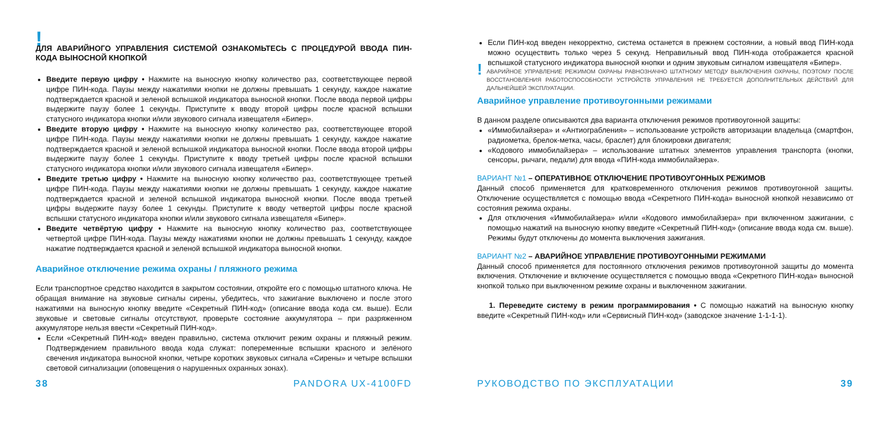!
ДЛЯ АВАРИЙНОГО УПРАВЛЕНИЯ СИСТЕМОЙ ОЗНАКОМЬТЕСЬ С ПРОЦЕДУРОЙ ВВОДА ПИН-КОДА ВЫНОСНОЙ КНОПКОЙ
Введите первую цифру • Нажмите на выносную кнопку количество раз, соответствующее первой цифре ПИН-кода. Паузы между нажатиями кнопки не должны превышать 1 секунду, каждое нажатие подтверждается красной и зеленой вспышкой индикатора выносной кнопки. После ввода первой цифры выдержите паузу более 1 секунды. Приступите к вводу второй цифры после красной вспышки статусного индикатора кнопки и/или звукового сигнала извещателя «Бипер».
Введите вторую цифру • Нажмите на выносную кнопку количество раз, соответствующее второй цифре ПИН-кода. Паузы между нажатиями кнопки не должны превышать 1 секунду, каждое нажатие подтверждается красной и зеленой вспышкой индикатора выносной кнопки. После ввода второй цифры выдержите паузу более 1 секунды. Приступите к вводу третьей цифры после красной вспышки статусного индикатора кнопки и/или звукового сигнала извещателя «Бипер».
Введите третью цифру • Нажмите на выносную кнопку количество раз, соответствующее третьей цифре ПИН-кода. Паузы между нажатиями кнопки не должны превышать 1 секунду, каждое нажатие подтверждается красной и зеленой вспышкой индикатора выносной кнопки. После ввода третьей цифры выдержите паузу более 1 секунды. Приступите к вводу четвертой цифры после красной вспышки статусного индикатора кнопки и/или звукового сигнала извещателя «Бипер».
Введите четвёртую цифру • Нажмите на выносную кнопку количество раз, соответствующее четвертой цифре ПИН-кода. Паузы между нажатиями кнопки не должны превышать 1 секунду, каждое нажатие подтверждается красной и зеленой вспышкой индикатора выносной кнопки.
Аварийное отключение режима охраны / пляжного режима
Если транспортное средство находится в закрытом состоянии, откройте его с помощью штатного ключа. Не обращая внимание на звуковые сигналы сирены, убедитесь, что зажигание выключено и после этого нажатиями на выносную кнопку введите «Секретный ПИН-код» (описание ввода кода см. выше). Если звуковые и световые сигналы отсутствуют, проверьте состояние аккумулятора – при разряженном аккумуляторе нельзя ввести «Секретный ПИН-код».
Если «Секретный ПИН-код» введен правильно, система отключит режим охраны и пляжный режим. Подтверждением правильного ввода кода служат: попеременные вспышки красного и зелёного свечения индикатора выносной кнопки, четыре коротких звуковых сигнала «Сирены» и четыре вспышки световой сигнализации (оповещения о нарушенных охранных зонах).
Если ПИН-код введен некорректно, система останется в прежнем состоянии, а новый ввод ПИН-кода можно осуществить только через 5 секунд. Неправильный ввод ПИН-кода отображается красной вспышкой статусного индикатора выносной кнопки и одним звуковым сигналом извещателя «Бипер».
! АВАРИЙНОЕ УПРАВЛЕНИЕ РЕЖИМОМ ОХРАНЫ РАВНОЗНАЧНО ШТАТНОМУ МЕТОДУ ВЫКЛЮЧЕНИЯ ОХРАНЫ, ПОЭТОМУ ПОСЛЕ ВОССТАНОВЛЕНИЯ РАБОТОСПОСОБНОСТИ УСТРОЙСТВ УПРАВЛЕНИЯ НЕ ТРЕБУЕТСЯ ДОПОЛНИТЕЛЬНЫХ ДЕЙСТВИЙ ДЛЯ ДАЛЬНЕЙШЕЙ ЭКСПЛУАТАЦИИ.
Аварийное управление противоугонными режимами
В данном разделе описываются два варианта отключения режимов противоугонной защиты:
«Иммобилайзера» и «Антиограбления» – использование устройств авторизации владельца (смартфон, радиометка, брелок-метка, часы, браслет) для блокировки двигателя;
«Кодового иммобилайзера» – использование штатных элементов управления транспорта (кнопки, сенсоры, рычаги, педали) для ввода «ПИН-кода иммобилайзера».
ВАРИАНТ №1 – ОПЕРАТИВНОЕ ОТКЛЮЧЕНИЕ ПРОТИВОУГОННЫХ РЕЖИМОВ
Данный способ применяется для кратковременного отключения режимов противоугонной защиты. Отключение осуществляется с помощью ввода «Секретного ПИН-кода» выносной кнопкой независимо от состояния режима охраны.
Для отключения «Иммобилайзера» и/или «Кодового иммобилайзера» при включенном зажигании, с помощью нажатий на выносную кнопку введите «Секретный ПИН-код» (описание ввода кода см. выше). Режимы будут отключены до момента выключения зажигания.
ВАРИАНТ №2 – АВАРИЙНОЕ УПРАВЛЕНИЕ ПРОТИВОУГОННЫМИ РЕЖИМАМИ
Данный способ применяется для постоянного отключения режимов противоугонной защиты до момента включения. Отключение и включение осуществляется с помощью ввода «Секретного ПИН-кода» выносной кнопкой только при выключенном режиме охраны и выключенном зажигании.
1. Переведите систему в режим программирования • С помощью нажатий на выносную кнопку введите «Секретный ПИН-код» или «Сервисный ПИН-код» (заводское значение 1-1-1-1).
38 PANDORA UX-4100FD РУКОВОДСТВО ПО ЭКСПЛУАТАЦИИ 39